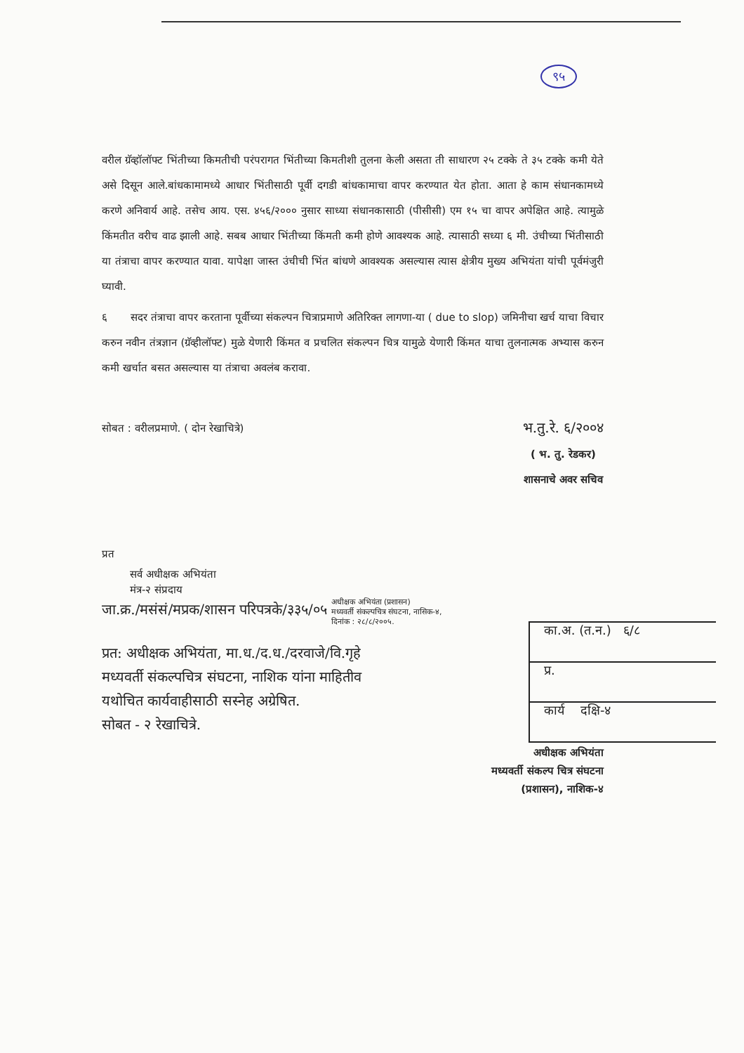९५
वरील ग्रॅव्हॉलॉफ्ट भिंतीच्या किमतीची परंपरागत भिंतीच्या किमतीशी तुलना केली असता ती साधारण २५ टक्के ते ३५ टक्के कमी येते असे दिसून आले.बांधकामामध्ये आधार भिंतीसाठी पूर्वी दगडी बांधकामाचा वापर करण्यात येत होता. आता हे काम संधानकामध्ये करणे अनिवार्य आहे. तसेच आय. एस. ४५६/२००० नुसार साध्या संधानकासाठी (पीसीसी) एम १५ चा वापर अपेक्षित आहे. त्यामुळे किंमतीत वरीच वाढ झाली आहे. सबब आधार भिंतीच्या किंमती कमी होणे आवश्यक आहे. त्यासाठी सध्या ६ मी. उंचीच्या भिंतीसाठी या तंत्राचा वापर करण्यात यावा. यापेक्षा जास्त उंचीची भिंत बांधणे आवश्यक असल्यास त्यास क्षेत्रीय मुख्य अभियंता यांची पूर्वमंजुरी घ्यावी.
६ सदर तंत्राचा वापर करताना पूर्वीच्या संकल्पन चित्राप्रमाणे अतिरिक्त लागणा-या ( due to slop) जमिनीचा खर्च याचा विचार करुन नवीन तंत्रज्ञान (ग्रॅव्हीलॉफ्ट) मुळे येणारी किंमत व प्रचलित संकल्पन चित्र यामुळे येणारी किंमत याचा तुलनात्मक अभ्यास करुन कमी खर्चात बसत असल्यास या तंत्राचा अवलंब करावा.
सोबत : वरीलप्रमाणे. ( दोन रेखाचित्रे) भ.तु.रे. ६/२००४
( भ. तु. रेडकर)
शासनाचे अवर सचिव
प्रत
सर्व अधीक्षक अभियंता
मंत्र-२ संप्रदाय
जा.क्र./मसंसं/मप्रक/शासन परिपत्रके/३३५/०५ अधीक्षक अभियंता (प्रशासन)
मध्यवर्ती संकल्पचित्र संघटना, नासिक-४,
दिनांक : २८/८/२००५.
प्रत: अधीक्षक अभियंता, मा.ध./द.ध./दरवाजे/वि.गृहे
मध्यवर्ती संकल्पचित्र संघटना, नाशिक यांना माहितीव
यथोचित कार्यवाहीसाठी सस्नेह अग्रेषित.
सोबत - २ रेखाचित्रे.
अधीक्षक अभियंता
मध्यवर्ती संकल्प चित्र संघटना
(प्रशासन), नाशिक-४
का.अ. (त.न.) ६/८
प्र.
कार्य दक्षि-४